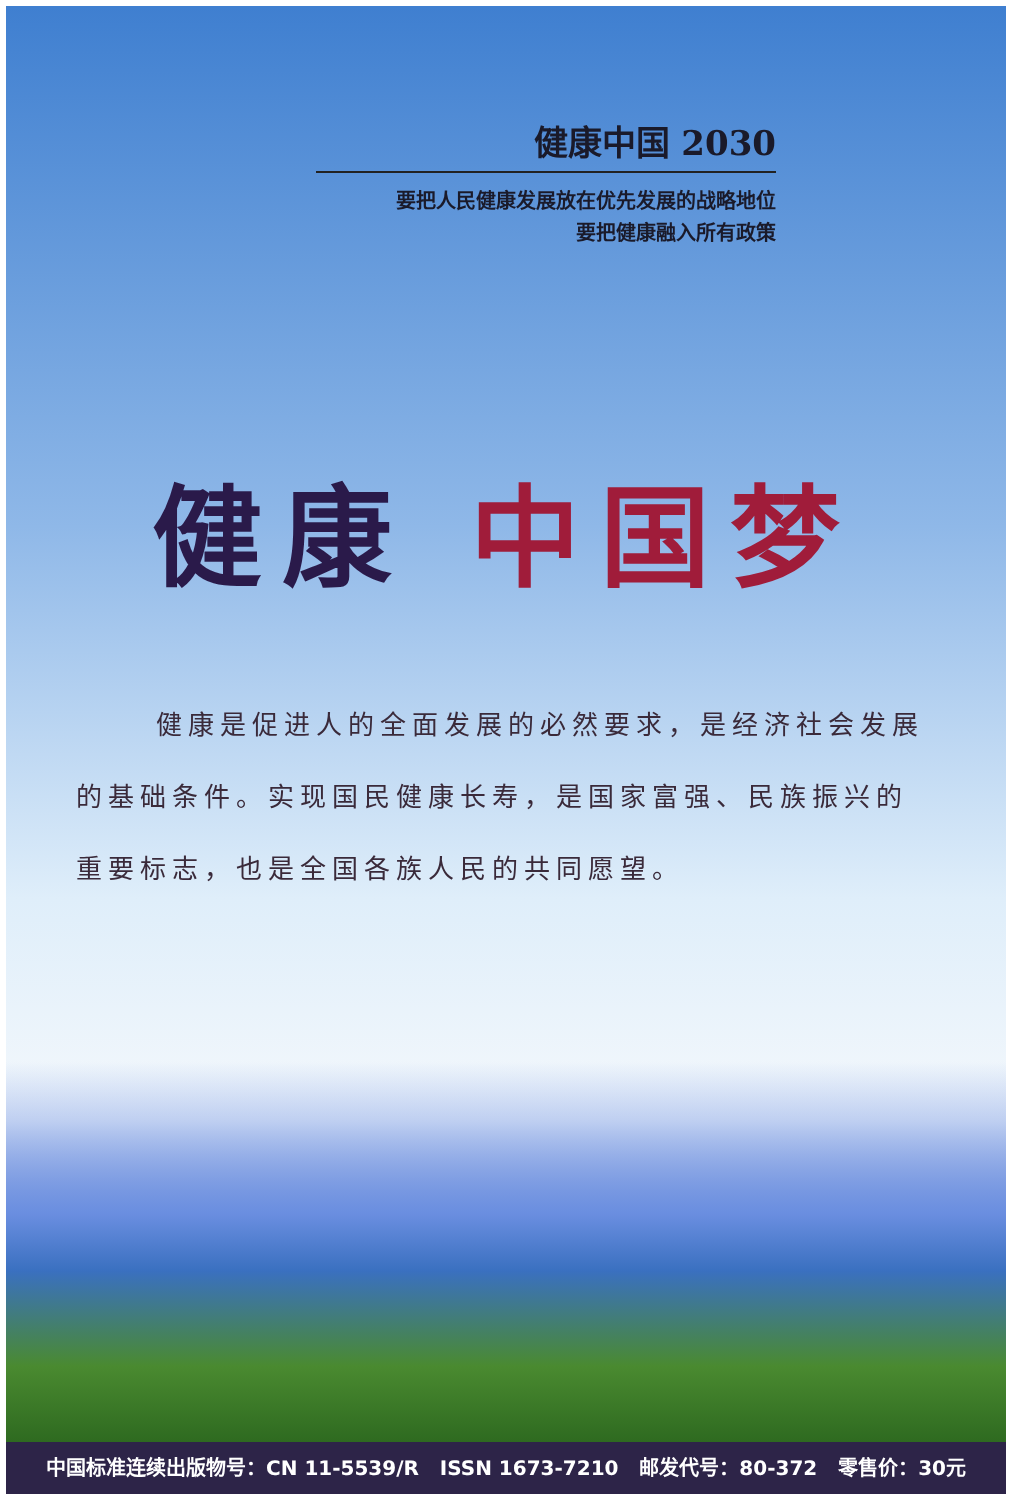健康中国 2030
要把人民健康发展放在优先发展的战略地位
要把健康融入所有政策
健康 中国梦
健康是促进人的全面发展的必然要求，是经济社会发展的基础条件。实现国民健康长寿，是国家富强、民族振兴的重要标志，也是全国各族人民的共同愿望。
中国标准连续出版物号：CN 11-5539/R ISSN 1673-7210 邮发代号：80-372 零售价：30元